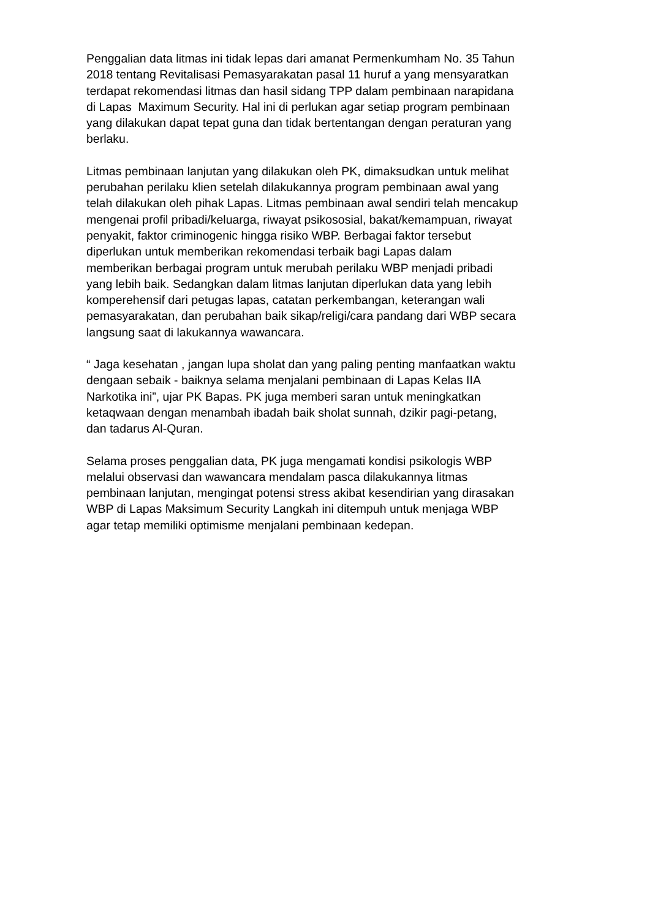Penggalian data litmas ini tidak lepas dari amanat Permenkumham No. 35 Tahun
2018 tentang Revitalisasi Pemasyarakatan pasal 11 huruf a yang mensyaratkan
terdapat rekomendasi litmas dan hasil sidang TPP dalam pembinaan narapidana
di Lapas Maximum Security. Hal ini di perlukan agar setiap program pembinaan
yang dilakukan dapat tepat guna dan tidak bertentangan dengan peraturan yang
berlaku.
Litmas pembinaan lanjutan yang dilakukan oleh PK, dimaksudkan untuk melihat
perubahan perilaku klien setelah dilakukannya program pembinaan awal yang
telah dilakukan oleh pihak Lapas. Litmas pembinaan awal sendiri telah mencakup
mengenai profil pribadi/keluarga, riwayat psikososial, bakat/kemampuan, riwayat
penyakit, faktor criminogenic hingga risiko WBP. Berbagai faktor tersebut
diperlukan untuk memberikan rekomendasi terbaik bagi Lapas dalam
memberikan berbagai program untuk merubah perilaku WBP menjadi pribadi
yang lebih baik. Sedangkan dalam litmas lanjutan diperlukan data yang lebih
komperehensif dari petugas lapas, catatan perkembangan, keterangan wali
pemasyarakatan, dan perubahan baik sikap/religi/cara pandang dari WBP secara
langsung saat di lakukannya wawancara.
“ Jaga kesehatan , jangan lupa sholat dan yang paling penting manfaatkan waktu
dengaan sebaik - baiknya selama menjalani pembinaan di Lapas Kelas IIA
Narkotika ini”, ujar PK Bapas. PK juga memberi saran untuk meningkatkan
ketaqwaan dengan menambah ibadah baik sholat sunnah, dzikir pagi-petang,
dan tadarus Al-Quran.
Selama proses penggalian data, PK juga mengamati kondisi psikologis WBP
melalui observasi dan wawancara mendalam pasca dilakukannya litmas
pembinaan lanjutan, mengingat potensi stress akibat kesendirian yang dirasakan
WBP di Lapas Maksimum Security Langkah ini ditempuh untuk menjaga WBP
agar tetap memiliki optimisme menjalani pembinaan kedepan.